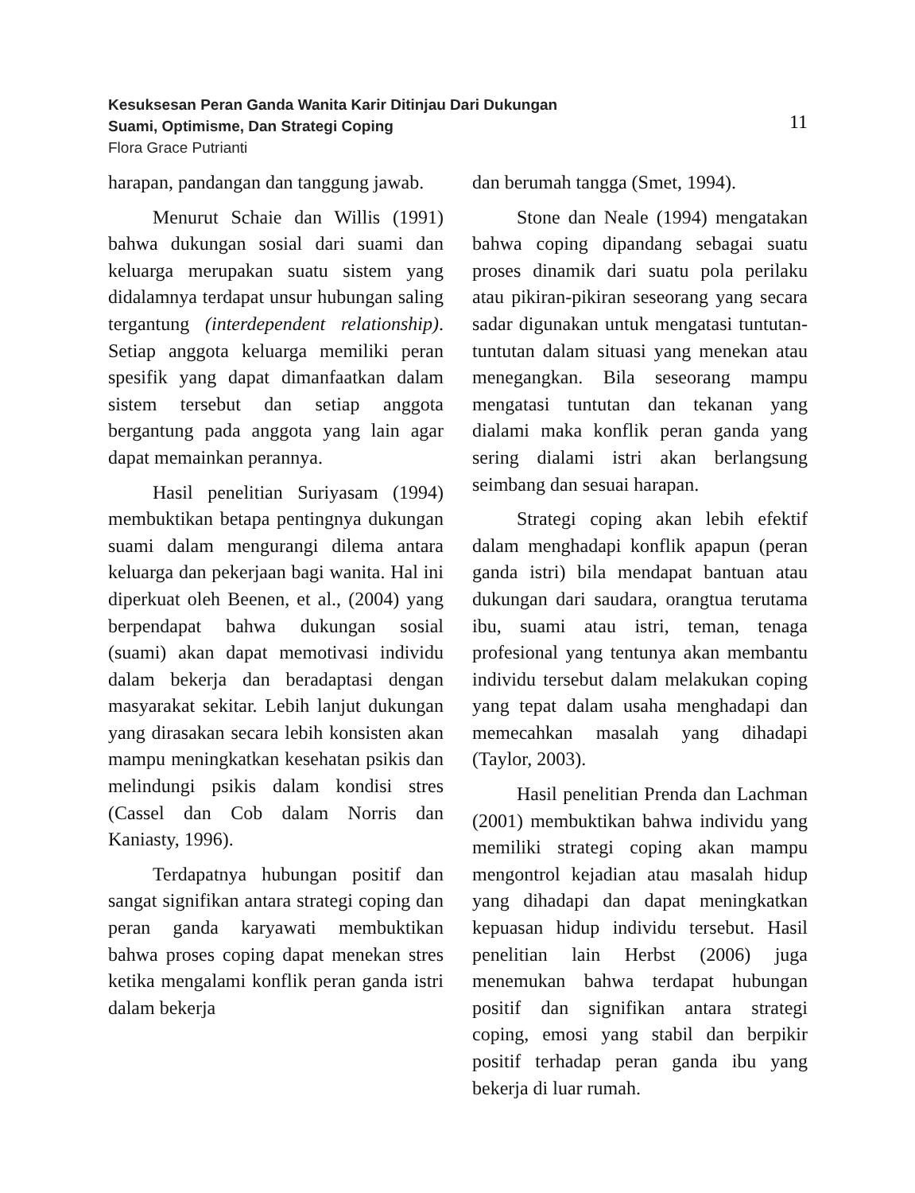Kesuksesan Peran Ganda Wanita Karir Ditinjau Dari Dukungan
Suami, Optimisme, Dan Strategi Coping
Flora Grace Putrianti
11
harapan, pandangan dan tanggung jawab.
Menurut Schaie dan Willis (1991) bahwa dukungan sosial dari suami dan keluarga merupakan suatu sistem yang didalamnya terdapat unsur hubungan saling tergantung (interdependent relationship). Setiap anggota keluarga memiliki peran spesifik yang dapat dimanfaatkan dalam sistem tersebut dan setiap anggota bergantung pada anggota yang lain agar dapat memainkan perannya.
Hasil penelitian Suriyasam (1994) membuktikan betapa pentingnya dukungan suami dalam mengurangi dilema antara keluarga dan pekerjaan bagi wanita. Hal ini diperkuat oleh Beenen, et al., (2004) yang berpendapat bahwa dukungan sosial (suami) akan dapat memotivasi individu dalam bekerja dan beradaptasi dengan masyarakat sekitar. Lebih lanjut dukungan yang dirasakan secara lebih konsisten akan mampu meningkatkan kesehatan psikis dan melindungi psikis dalam kondisi stres (Cassel dan Cob dalam Norris dan Kaniasty, 1996).
Terdapatnya hubungan positif dan sangat signifikan antara strategi coping dan peran ganda karyawati membuktikan bahwa proses coping dapat menekan stres ketika mengalami konflik peran ganda istri dalam bekerja
dan berumah tangga (Smet, 1994).
Stone dan Neale (1994) mengatakan bahwa coping dipandang sebagai suatu proses dinamik dari suatu pola perilaku atau pikiran-pikiran seseorang yang secara sadar digunakan untuk mengatasi tuntutan-tuntutan dalam situasi yang menekan atau menegangkan. Bila seseorang mampu mengatasi tuntutan dan tekanan yang dialami maka konflik peran ganda yang sering dialami istri akan berlangsung seimbang dan sesuai harapan.
Strategi coping akan lebih efektif dalam menghadapi konflik apapun (peran ganda istri) bila mendapat bantuan atau dukungan dari saudara, orangtua terutama ibu, suami atau istri, teman, tenaga profesional yang tentunya akan membantu individu tersebut dalam melakukan coping yang tepat dalam usaha menghadapi dan memecahkan masalah yang dihadapi (Taylor, 2003).
Hasil penelitian Prenda dan Lachman (2001) membuktikan bahwa individu yang memiliki strategi coping akan mampu mengontrol kejadian atau masalah hidup yang dihadapi dan dapat meningkatkan kepuasan hidup individu tersebut. Hasil penelitian lain Herbst (2006) juga menemukan bahwa terdapat hubungan positif dan signifikan antara strategi coping, emosi yang stabil dan berpikir positif terhadap peran ganda ibu yang bekerja di luar rumah.